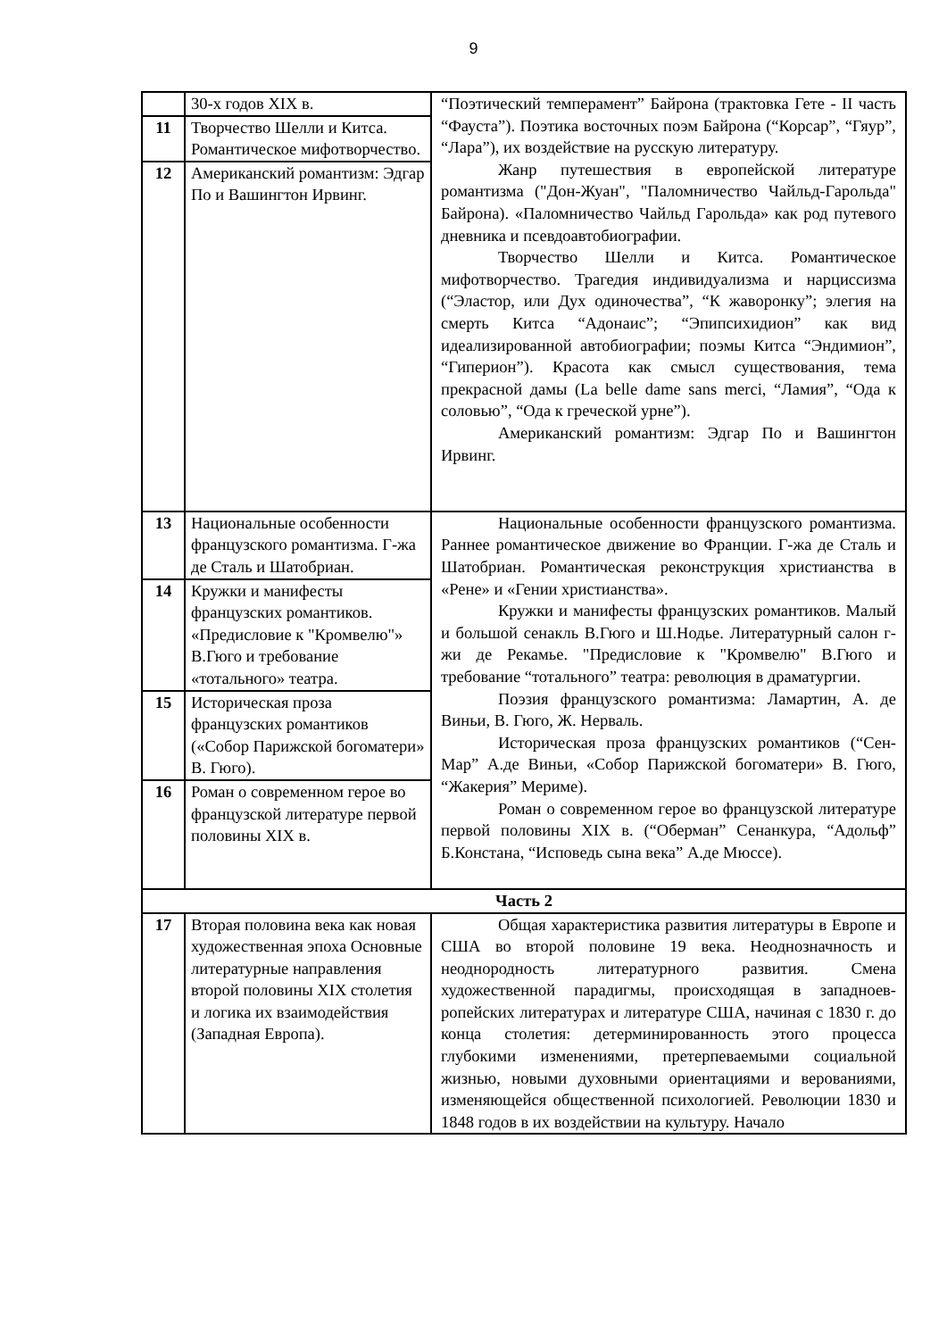9
| | 30-х годов XIX в. | “Поэтический темперамент” Байрона (трактовка Гете - II часть “Фауста”). Поэтика восточных поэм Байрона (“Корсар”, “Гяур”, “Лара”), их воздействие на русскую литературу. Жанр путешествия в европейской литературе романтизма ("Дон-Жуан", "Паломничество Чайльд-Гарольда" Байрона). «Паломничество Чайльд Гарольда» как род путевого дневника и псевдоавтобиографии. Творчество Шелли и Китса. Романтическое мифотворчество. Трагедия индивидуализма и нарциссизма (“Эластор, или Дух одиночества”, “К жаворонку”; элегия на смерть Китса “Адонаис”; “Эпипсихидион” как вид идеализированной автобиографии; поэмы Китса “Эндимион”, “Гиперион”). Красота как смысл существования, тема прекрасной дамы (La belle dame sans merci, “Ламия”, “Ода к соловью”, “Ода к греческой урне”). Американский романтизм: Эдгар По и Вашингтон Ирвинг. |
| 11 | Творчество Шелли и Китса. Романтическое мифотворчество. | |
| 12 | Американский романтизм: Эдгар По и Вашингтон Ирвинг. | |
| 13 | Национальные особенности французского романтизма. Г-жа де Сталь и Шатобриан. | Национальные особенности французского романтизма. Раннее романтическое движение во Франции. Г-жа де Сталь и Шатобриан. Романтическая реконструкция христианства в «Рене» и «Гении христианства». Кружки и манифесты французских романтиков. Малый и большой сенакль В.Гюго и Ш.Нодье. Литературный салон г-жи де Рекамье. "Предисловие к "Кромвелю" В.Гюго и требование “тотального” театра: революция в драматургии. Поэзия французского романтизма: Ламартин, А. де Виньи, В. Гюго, Ж. Нерваль. Историческая проза французских романтиков (“Сен-Мар” А.де Виньи, «Собор Парижской богоматери» В. Гюго, “Жакерия” Мериме). Роман о современном герое во французской литературе первой половины XIX в. (“Оберман” Сенанкура, “Адольф” Б.Констана, “Исповедь сына века” А.де Мюссе). |
| 14 | Кружки и манифесты французских романтиков. «Предисловие к "Кромвелю"» В.Гюго и требование «тотального» театра. | |
| 15 | Историческая проза французских романтиков («Собор Парижской богоматери» В. Гюго). | |
| 16 | Роман о современном герое во французской литературе первой половины XIX в. | |
| Часть 2 | | |
| 17 | Вторая половина века как новая художественная эпоха Основные литературные направления второй половины XIX столетия и логика их взаимодействия (Западная Европа). | Общая характеристика развития литературы в Европе и США во второй половине 19 века. Неоднозначность и неоднородность литературного развития. Смена художественной парадигмы, происходящая в западноев-ропейских литературах и литературе США, начиная с 1830 г. до конца столетия: детерминированность этого процесса глубокими изменениями, претерпеваемыми социальной жизнью, новыми духовными ориентациями и верованиями, изменяющейся общественной психологией. Революции 1830 и 1848 годов в их воздействии на культуру. Начало |